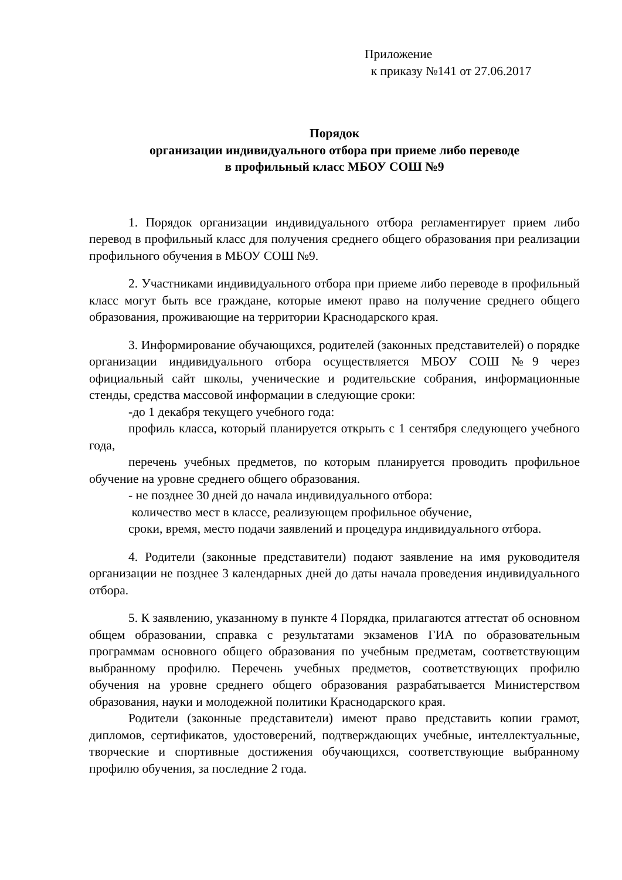Приложение
к приказу №141 от 27.06.2017
Порядок
организации индивидуального отбора при приеме либо переводе
в профильный класс МБОУ СОШ №9
1. Порядок организации индивидуального отбора регламентирует прием либо перевод в профильный класс для получения среднего общего образования при реализации профильного обучения в МБОУ СОШ №9.
2. Участниками индивидуального отбора при приеме либо переводе в профильный класс могут быть все граждане, которые имеют право на получение среднего общего образования, проживающие на территории Краснодарского края.
3. Информирование обучающихся, родителей (законных представителей) о порядке организации индивидуального отбора осуществляется МБОУ СОШ №9 через официальный сайт школы, ученические и родительские собрания, информационные стенды, средства массовой информации в следующие сроки:
-до 1 декабря текущего учебного года:
профиль класса, который планируется открыть с 1 сентября следующего учебного года,
перечень учебных предметов, по которым планируется проводить профильное обучение на уровне среднего общего образования.
- не позднее 30 дней до начала индивидуального отбора:
количество мест в классе, реализующем профильное обучение,
сроки, время, место подачи заявлений и процедура индивидуального отбора.
4. Родители (законные представители) подают заявление на имя руководителя организации не позднее 3 календарных дней до даты начала проведения индивидуального отбора.
5. К заявлению, указанному в пункте 4 Порядка, прилагаются аттестат об основном общем образовании, справка с результатами экзаменов ГИА по образовательным программам основного общего образования по учебным предметам, соответствующим выбранному профилю. Перечень учебных предметов, соответствующих профилю обучения на уровне среднего общего образования разрабатывается Министерством образования, науки и молодежной политики Краснодарского края.
Родители (законные представители) имеют право представить копии грамот, дипломов, сертификатов, удостоверений, подтверждающих учебные, интеллектуальные, творческие и спортивные достижения обучающихся, соответствующие выбранному профилю обучения, за последние 2 года.